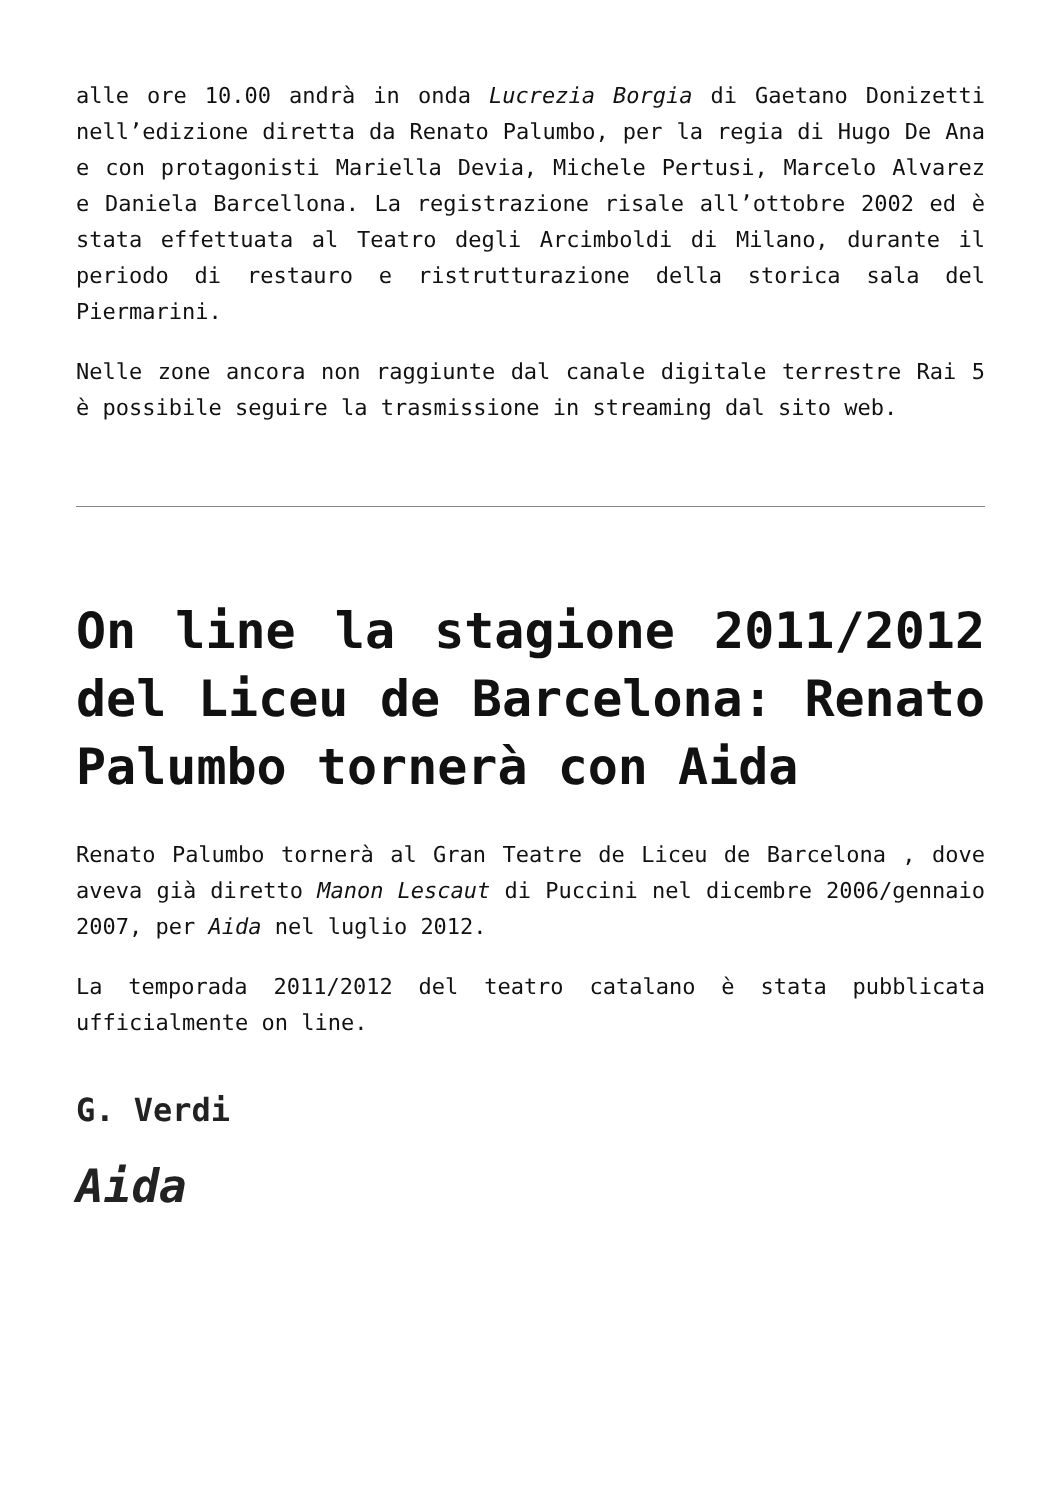alle ore 10.00 andrà in onda Lucrezia Borgia di Gaetano Donizetti nell’edizione diretta da Renato Palumbo, per la regia di Hugo De Ana e con protagonisti Mariella Devia, Michele Pertusi, Marcelo Alvarez e Daniela Barcellona. La registrazione risale all’ottobre 2002 ed è stata effettuata al Teatro degli Arcimboldi di Milano, durante il periodo di restauro e ristrutturazione della storica sala del Piermarini.
Nelle zone ancora non raggiunte dal canale digitale terrestre Rai 5 è possibile seguire la trasmissione in streaming dal sito web.
On line la stagione 2011/2012 del Liceu de Barcelona: Renato Palumbo tornerà con Aida
Renato Palumbo tornerà al Gran Teatre de Liceu de Barcelona , dove aveva già diretto Manon Lescaut di Puccini nel dicembre 2006/gennaio 2007, per Aida nel luglio 2012.
La temporada 2011/2012 del teatro catalano è stata pubblicata ufficialmente on line.
G. Verdi
Aida